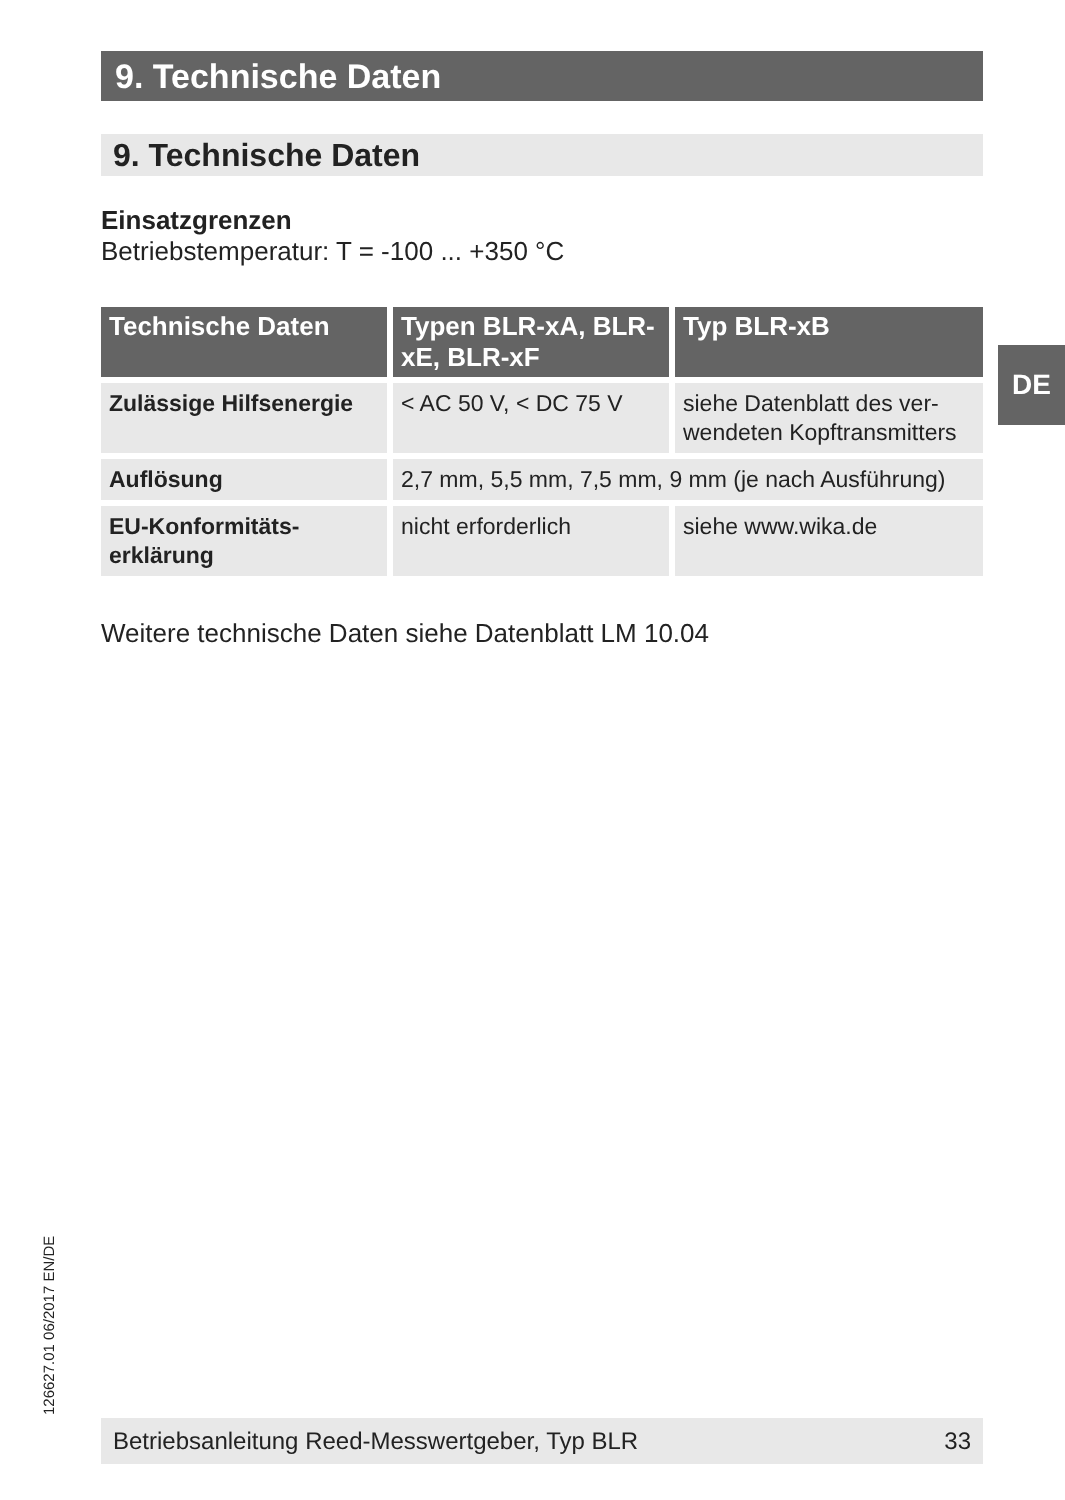9. Technische Daten
9. Technische Daten
Einsatzgrenzen
Betriebstemperatur: T = -100 ... +350 °C
| Technische Daten | Typen BLR-xA, BLR-xE, BLR-xF | Typ BLR-xB |
| --- | --- | --- |
| Zulässige Hilfsenergie | < AC 50 V, < DC 75 V | siehe Datenblatt des ver- wendeten Kopftransmitters |
| Auflösung | 2,7 mm, 5,5 mm, 7,5 mm, 9 mm (je nach Ausführung) | |
| EU-Konformitäts- erklärung | nicht erforderlich | siehe www.wika.de |
Weitere technische Daten siehe Datenblatt LM 10.04
DE
126627.01 06/2017 EN/DE
Betriebsanleitung Reed-Messwertgeber, Typ BLR 33